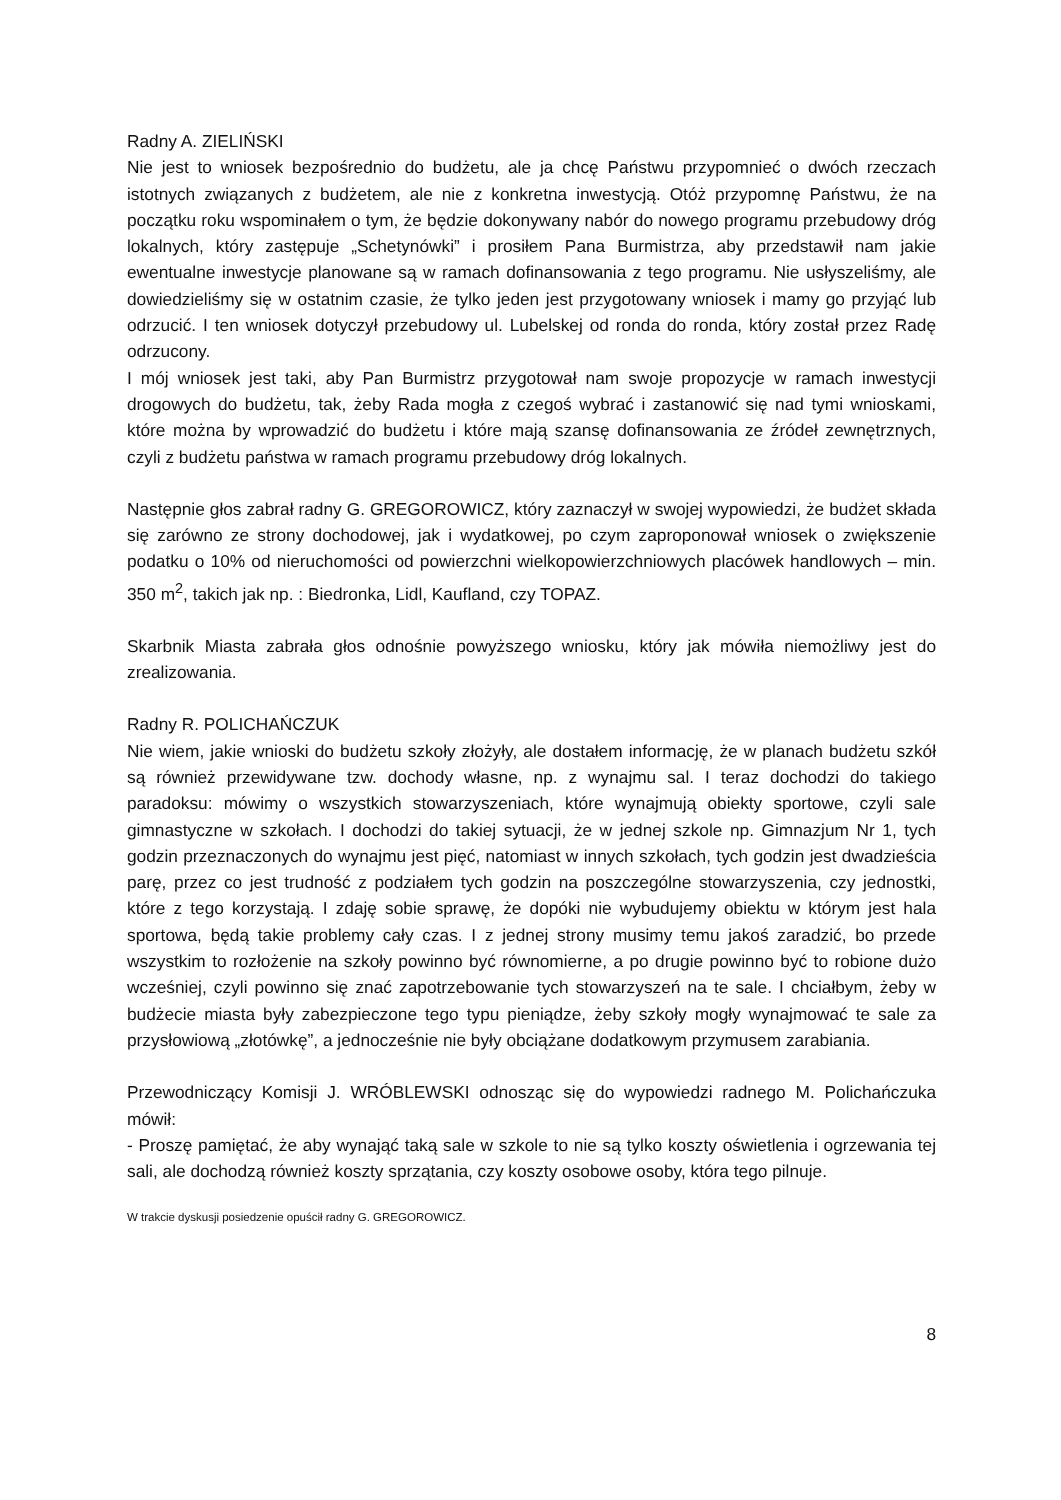Radny A. ZIELIŃSKI
Nie jest to wniosek bezpośrednio do budżetu, ale ja chcę Państwu przypomnieć o dwóch rzeczach istotnych związanych z budżetem, ale nie z konkretna inwestycją. Otóż przypomnę Państwu, że na początku roku wspominałem o tym, że będzie dokonywany nabór do nowego programu przebudowy dróg lokalnych, który zastępuje „Schetynówki” i prosiłem Pana Burmistrza, aby przedstawił nam jakie ewentualne inwestycje planowane są w ramach dofinansowania z tego programu. Nie usłyszeliśmy, ale dowiedzieliśmy się w ostatnim czasie, że tylko jeden jest przygotowany wniosek i mamy go przyjąć lub odrzucić. I ten wniosek dotyczył przebudowy ul. Lubelskej od ronda do ronda, który został przez Radę odrzucony.
I mój wniosek jest taki, aby Pan Burmistrz przygotował nam swoje propozycje w ramach inwestycji drogowych do budżetu, tak, żeby Rada mogła z czegoś wybrać i zastanowić się nad tymi wnioskami, które można by wprowadzić do budżetu i które mają szansę dofinansowania ze źródeł zewnętrznych, czyli z budżetu państwa w ramach programu przebudowy dróg lokalnych.
Następnie głos zabrał radny G. GREGOROWICZ, który zaznaczył w swojej wypowiedzi, że budżet składa się zarówno ze strony dochodowej, jak i wydatkowej, po czym zaproponował wniosek o zwiększenie podatku o 10% od nieruchomości od powierzchni wielkopowierzchniowych placówek handlowych – min. 350 m<sup>2</sup>, takich jak np. : Biedronka, Lidl, Kaufland, czy TOPAZ.
Skarbnik Miasta zabrała głos odnośnie powyższego wniosku, który jak mówiła niemożliwy jest do zrealizowania.
Radny R. POLICHAŃCZUK
Nie wiem, jakie wnioski do budżetu szkoły złożyły, ale dostałem informację, że w planach budżetu szkół są również przewidywane tzw. dochody własne, np. z wynajmu sal. I teraz dochodzi do takiego paradoksu: mówimy o wszystkich stowarzyszeniach, które wynajmują obiekty sportowe, czyli sale gimnastyczne w szkołach. I dochodzi do takiej sytuacji, że w jednej szkole np. Gimnazjum Nr 1, tych godzin przeznaczonych do wynajmu jest pięć, natomiast w innych szkołach, tych godzin jest dwadzieścia parę, przez co jest trudność z podziałem tych godzin na poszczególne stowarzyszenia, czy jednostki, które z tego korzystają. I zdaję sobie sprawę, że dopóki nie wybudujemy obiektu w którym jest hala sportowa, będą takie problemy cały czas. I z jednej strony musimy temu jakoś zaradzić, bo przede wszystkim to rozłożenie na szkoły powinno być równomierne, a po drugie powinno być to robione dużo wcześniej, czyli powinno się znać zapotrzebowanie tych stowarzyszeń na te sale. I chciałbym, żeby w budżecie miasta były zabezpieczone tego typu pieniądze, żeby szkoły mogły wynajmować te sale za przysłowiową „złotówkę”, a jednocześnie nie były obciążane dodatkowym przymusem zarabiania.
Przewodniczący Komisji J. WRÓBLEWSKI odnosząc się do wypowiedzi radnego M. Polichańczuka mówił:
- Proszę pamiętać, że aby wynająć taką sale w szkole to nie są tylko koszty oświetlenia i ogrzewania tej sali, ale dochodzą również koszty sprzątania, czy koszty osobowe osoby, która tego pilnuje.
W trakcie dyskusji posiedzenie opuścił radny G. GREGOROWICZ.
8